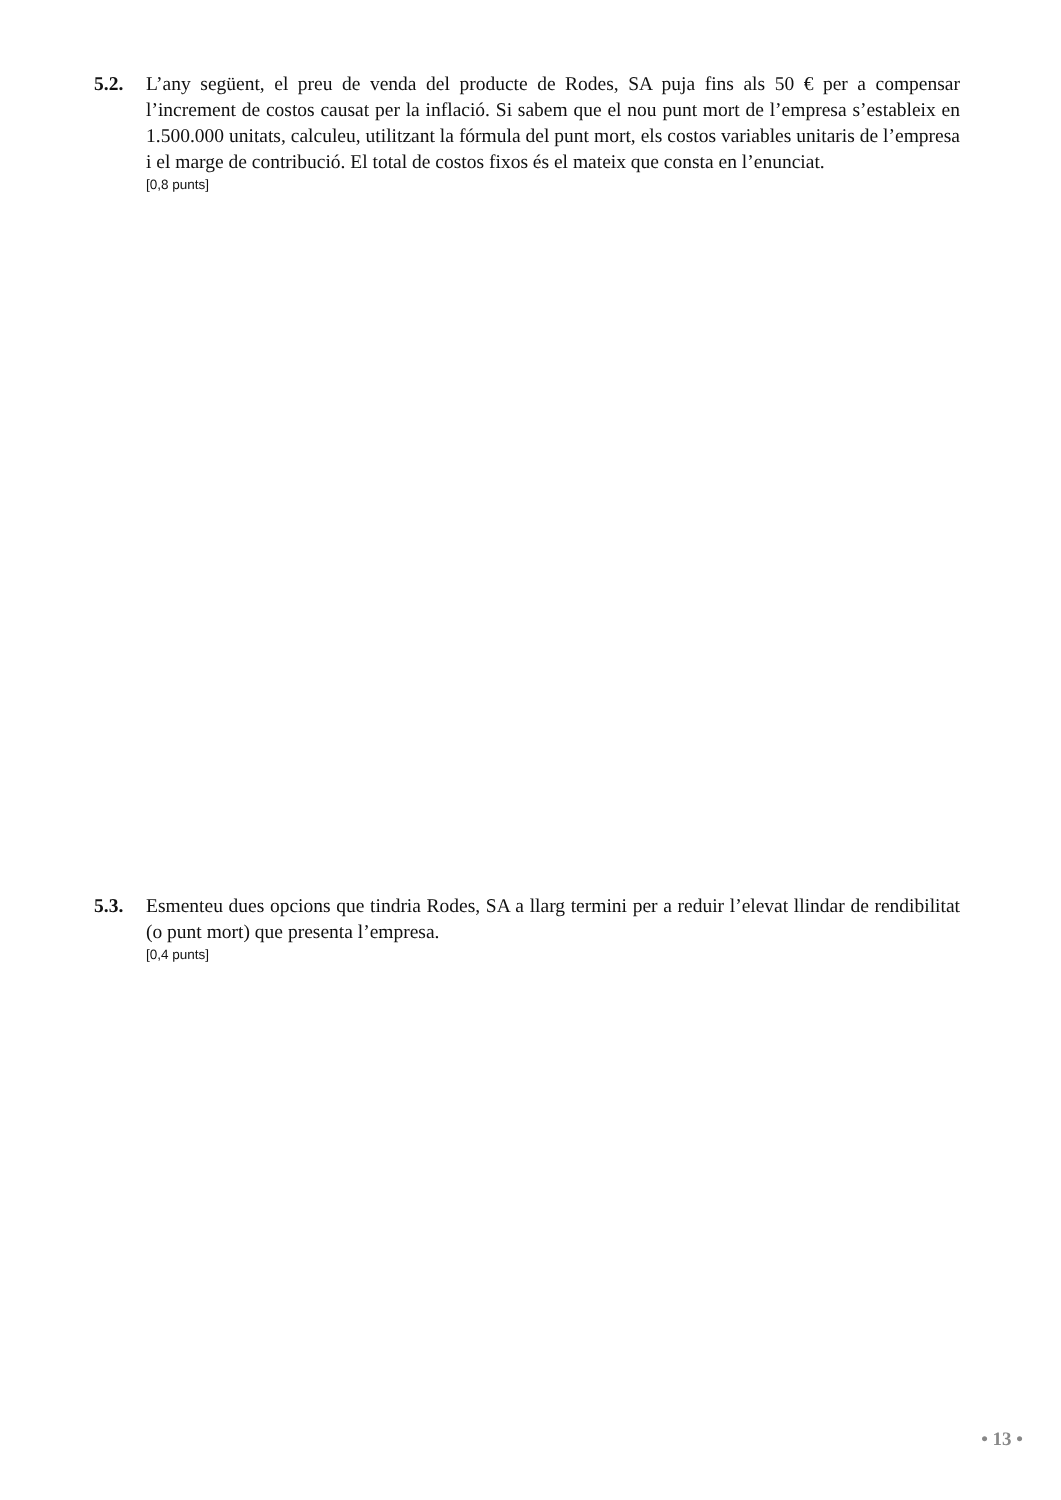5.2. L’any següent, el preu de venda del producte de Rodes, SA puja fins als 50 € per a compensar l’increment de costos causat per la inflació. Si sabem que el nou punt mort de l’empresa s’estableix en 1.500.000 unitats, calculeu, utilitzant la fórmula del punt mort, els costos variables unitaris de l’empresa i el marge de contribució. El total de costos fixos és el mateix que consta en l’enunciat.
[0,8 punts]
5.3. Esmenteu dues opcions que tindria Rodes, SA a llarg termini per a reduir l’elevat llindar de rendibilitat (o punt mort) que presenta l’empresa.
[0,4 punts]
• 13 •